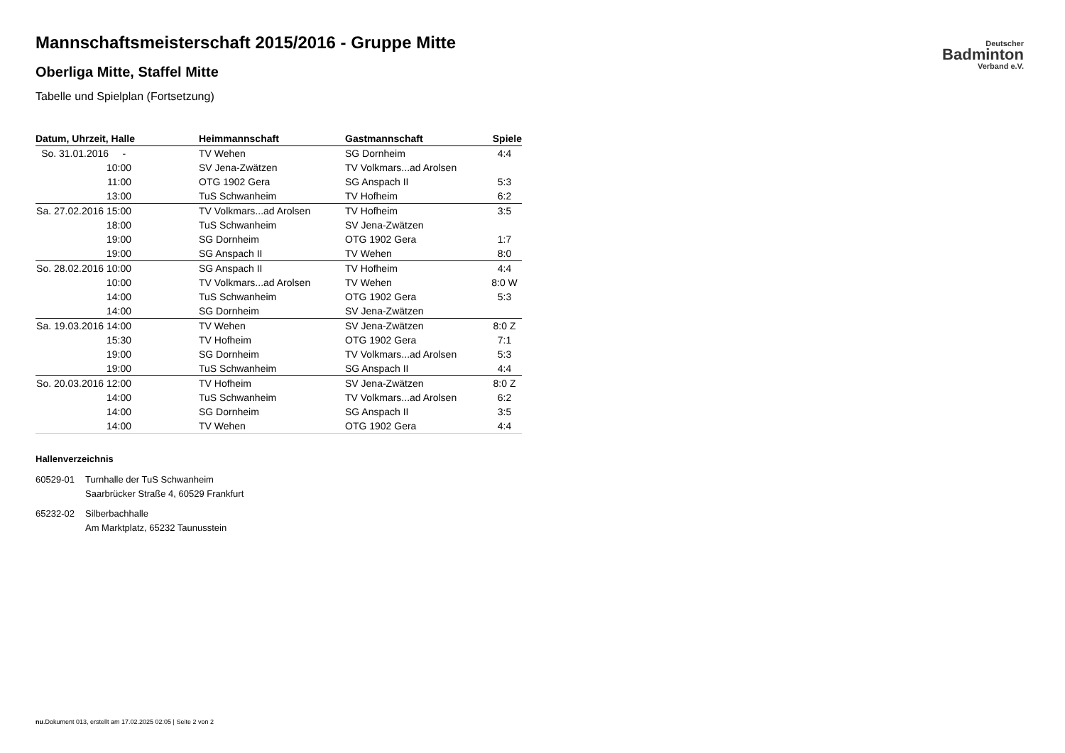Deutscher
Badminton
Verband e.V.
Mannschaftsmeisterschaft 2015/2016 - Gruppe Mitte
Oberliga Mitte, Staffel Mitte
Tabelle und Spielplan (Fortsetzung)
| Datum, Uhrzeit, Halle | Heimmannschaft | Gastmannschaft | Spiele |
| --- | --- | --- | --- |
| So. 31.01.2016 - | TV Wehen | SG Dornheim | 4:4 |
| 10:00 | SV Jena-Zwätzen | TV Volkmars...ad Arolsen | |
| 11:00 | OTG 1902 Gera | SG Anspach II | 5:3 |
| 13:00 | TuS Schwanheim | TV Hofheim | 6:2 |
| Sa. 27.02.2016 15:00 | TV Volkmars...ad Arolsen | TV Hofheim | 3:5 |
| 18:00 | TuS Schwanheim | SV Jena-Zwätzen | |
| 19:00 | SG Dornheim | OTG 1902 Gera | 1:7 |
| 19:00 | SG Anspach II | TV Wehen | 8:0 |
| So. 28.02.2016 10:00 | SG Anspach II | TV Hofheim | 4:4 |
| 10:00 | TV Volkmars...ad Arolsen | TV Wehen | 8:0 W |
| 14:00 | TuS Schwanheim | OTG 1902 Gera | 5:3 |
| 14:00 | SG Dornheim | SV Jena-Zwätzen | |
| Sa. 19.03.2016 14:00 | TV Wehen | SV Jena-Zwätzen | 8:0 Z |
| 15:30 | TV Hofheim | OTG 1902 Gera | 7:1 |
| 19:00 | SG Dornheim | TV Volkmars...ad Arolsen | 5:3 |
| 19:00 | TuS Schwanheim | SG Anspach II | 4:4 |
| So. 20.03.2016 12:00 | TV Hofheim | SV Jena-Zwätzen | 8:0 Z |
| 14:00 | TuS Schwanheim | TV Volkmars...ad Arolsen | 6:2 |
| 14:00 | SG Dornheim | SG Anspach II | 3:5 |
| 14:00 | TV Wehen | OTG 1902 Gera | 4:4 |
Hallenverzeichnis
60529-01 Turnhalle der TuS Schwanheim
Saarbrücker Straße 4, 60529 Frankfurt
65232-02 Silberbachhalle
Am Marktplatz, 65232 Taunusstein
nu.Dokument 013, erstellt am 17.02.2025 02:05 | Seite 2 von 2